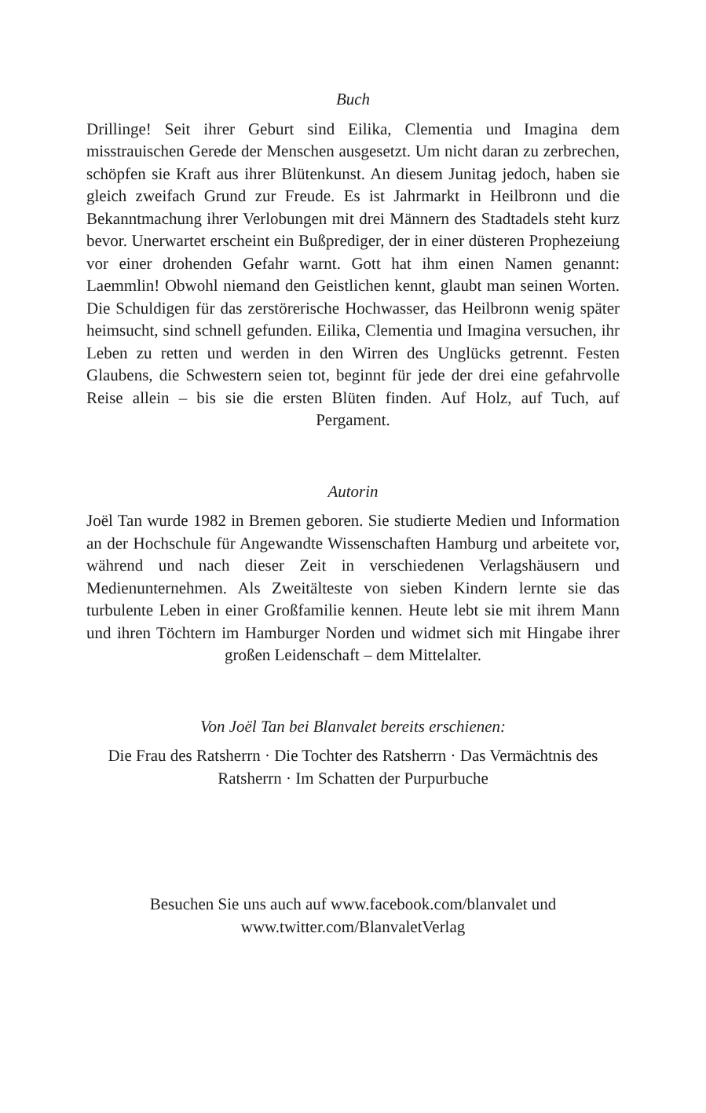Buch
Drillinge! Seit ihrer Geburt sind Eilika, Clementia und Imagina dem misstrauischen Gerede der Menschen ausgesetzt. Um nicht daran zu zerbrechen, schöpfen sie Kraft aus ihrer Blütenkunst. An diesem Junitag jedoch, haben sie gleich zweifach Grund zur Freude. Es ist Jahrmarkt in Heilbronn und die Bekanntmachung ihrer Verlobungen mit drei Männern des Stadtadels steht kurz bevor. Unerwartet erscheint ein Bußprediger, der in einer düsteren Prophezeiung vor einer drohenden Gefahr warnt. Gott hat ihm einen Namen genannt: Laemmlin! Obwohl niemand den Geistlichen kennt, glaubt man seinen Worten. Die Schuldigen für das zerstörerische Hochwasser, das Heilbronn wenig später heimsucht, sind schnell gefunden. Eilika, Clementia und Imagina versuchen, ihr Leben zu retten und werden in den Wirren des Unglücks getrennt. Festen Glaubens, die Schwestern seien tot, beginnt für jede der drei eine gefahrvolle Reise allein – bis sie die ersten Blüten finden. Auf Holz, auf Tuch, auf Pergament.
Autorin
Joël Tan wurde 1982 in Bremen geboren. Sie studierte Medien und Information an der Hochschule für Angewandte Wissenschaften Hamburg und arbeitete vor, während und nach dieser Zeit in verschiedenen Verlagshäusern und Medienunternehmen. Als Zweitälteste von sieben Kindern lernte sie das turbulente Leben in einer Großfamilie kennen. Heute lebt sie mit ihrem Mann und ihren Töchtern im Hamburger Norden und widmet sich mit Hingabe ihrer großen Leidenschaft – dem Mittelalter.
Von Joël Tan bei Blanvalet bereits erschienen:
Die Frau des Ratsherrn · Die Tochter des Ratsherrn · Das Vermächtnis des Ratsherrn · Im Schatten der Purpurbuche
Besuchen Sie uns auch auf www.facebook.com/blanvalet und
www.twitter.com/BlanvaletVerlag